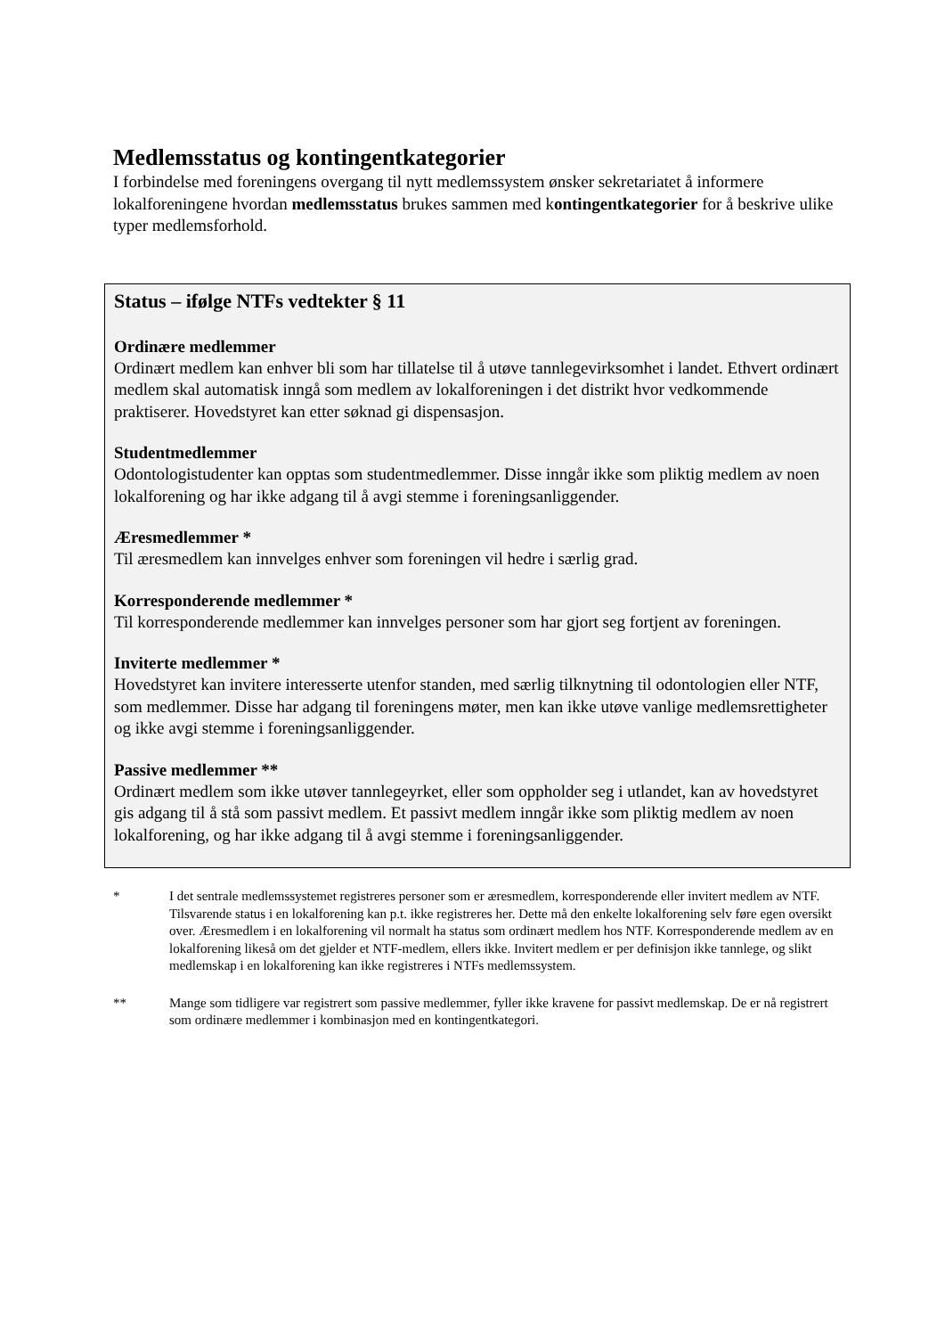Medlemsstatus og kontingentkategorier
I forbindelse med foreningens overgang til nytt medlemssystem ønsker sekretariatet å informere lokalforeningene hvordan medlemsstatus brukes sammen med kontingentkategorier for å beskrive ulike typer medlemsforhold.
Status – ifølge NTFs vedtekter § 11
Ordinære medlemmer
Ordinært medlem kan enhver bli som har tillatelse til å utøve tannlegevirksomhet i landet. Ethvert ordinært medlem skal automatisk inngå som medlem av lokalforeningen i det distrikt hvor vedkommende praktiserer. Hovedstyret kan etter søknad gi dispensasjon.
Studentmedlemmer
Odontologistudenter kan opptas som studentmedlemmer. Disse inngår ikke som pliktig medlem av noen lokalforening og har ikke adgang til å avgi stemme i foreningsanliggender.
Æresmedlemmer *
Til æresmedlem kan innvelges enhver som foreningen vil hedre i særlig grad.
Korresponderende medlemmer *
Til korresponderende medlemmer kan innvelges personer som har gjort seg fortjent av foreningen.
Inviterte medlemmer *
Hovedstyret kan invitere interesserte utenfor standen, med særlig tilknytning til odontologien eller NTF, som medlemmer. Disse har adgang til foreningens møter, men kan ikke utøve vanlige medlemsrettigheter og ikke avgi stemme i foreningsanliggender.
Passive medlemmer **
Ordinært medlem som ikke utøver tannlegeyrket, eller som oppholder seg i utlandet, kan av hovedstyret gis adgang til å stå som passivt medlem. Et passivt medlem inngår ikke som pliktig medlem av noen lokalforening, og har ikke adgang til å avgi stemme i foreningsanliggender.
* I det sentrale medlemssystemet registreres personer som er æresmedlem, korresponderende eller invitert medlem av NTF. Tilsvarende status i en lokalforening kan p.t. ikke registreres her. Dette må den enkelte lokalforening selv føre egen oversikt over. Æresmedlem i en lokalforening vil normalt ha status som ordinært medlem hos NTF. Korresponderende medlem av en lokalforening likeså om det gjelder et NTF-medlem, ellers ikke. Invitert medlem er per definisjon ikke tannlege, og slikt medlemskap i en lokalforening kan ikke registreres i NTFs medlemssystem.
** Mange som tidligere var registrert som passive medlemmer, fyller ikke kravene for passivt medlemskap. De er nå registrert som ordinære medlemmer i kombinasjon med en kontingentkategori.